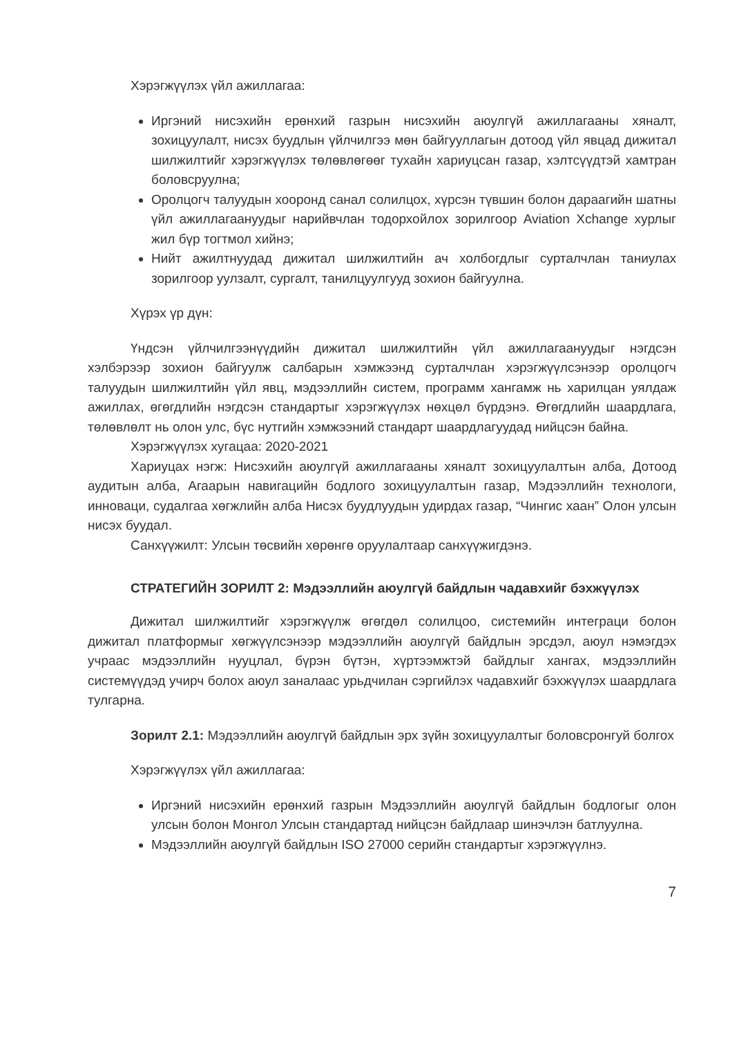Хэрэгжүүлэх үйл ажиллагаа:
Иргэний нисэхийн ерөнхий газрын нисэхийн аюулгүй ажиллагааны хяналт, зохицуулалт, нисэх буудлын үйлчилгээ мөн байгууллагын дотоод үйл явцад дижитал шилжилтийг хэрэгжүүлэх төлөвлөгөөг тухайн хариуцсан газар, хэлтсүүдтэй хамтран боловсруулна;
Оролцогч талуудын хооронд санал солилцох, хүрсэн түвшин болон дараагийн шатны үйл ажиллагаануудыг нарийвчлан тодорхойлох зорилгоор Aviation Xchange хурлыг жил бүр тогтмол хийнэ;
Нийт ажилтнуудад дижитал шилжилтийн ач холбогдлыг сурталчлан таниулах зорилгоор уулзалт, сургалт, танилцуулгууд зохион байгуулна.
Хүрэх үр дүн:
Үндсэн үйлчилгээнүүдийн дижитал шилжилтийн үйл ажиллагаануудыг нэгдсэн хэлбэрээр зохион байгуулж салбарын хэмжээнд сурталчлан хэрэгжүүлсэнээр оролцогч талуудын шилжилтийн үйл явц, мэдээллийн систем, программ хангамж нь харилцан уялдаж ажиллах, өгөгдлийн нэгдсэн стандартыг хэрэгжүүлэх нөхцөл бүрдэнэ. Өгөгдлийн шаардлага, төлөвлөлт нь олон улс, бүс нутгийн хэмжээний стандарт шаардлагуудад нийцсэн байна.
Хэрэгжүүлэх хугацаа: 2020-2021
Хариуцах нэгж: Нисэхийн аюулгүй ажиллагааны хяналт зохицуулалтын алба, Дотоод аудитын алба, Агаарын навигацийн бодлого зохицуулалтын газар, Мэдээллийн технологи, инноваци, судалгаа хөгжлийн алба Нисэх буудлуудын удирдах газар, “Чингис хаан” Олон улсын нисэх буудал.
Санхүүжилт: Улсын төсвийн хөрөнгө оруулалтаар санхүүжигдэнэ.
СТРАТЕГИЙН ЗОРИЛТ 2: Мэдээллийн аюулгүй байдлын чадавхийг бэхжүүлэх
Дижитал шилжилтийг хэрэгжүүлж өгөгдөл солилцоо, системийн интеграци болон дижитал платформыг хөгжүүлсэнээр мэдээллийн аюулгүй байдлын эрсдэл, аюул нэмэгдэх учраас мэдээллийн нууцлал, бүрэн бүтэн, хүртээмжтэй байдлыг хангах, мэдээллийн системүүдэд учирч болох аюул заналаас урьдчилан сэргийлэх чадавхийг бэхжүүлэх шаардлага тулгарна.
Зорилт 2.1: Мэдээллийн аюулгүй байдлын эрх зүйн зохицуулалтыг боловсронгуй болгох
Хэрэгжүүлэх үйл ажиллагаа:
Иргэний нисэхийн ерөнхий газрын Мэдээллийн аюулгүй байдлын бодлогыг олон улсын болон Монгол Улсын стандартад нийцсэн байдлаар шинэчлэн батлуулна.
Мэдээллийн аюулгүй байдлын ISO 27000 серийн стандартыг хэрэгжүүлнэ.
7